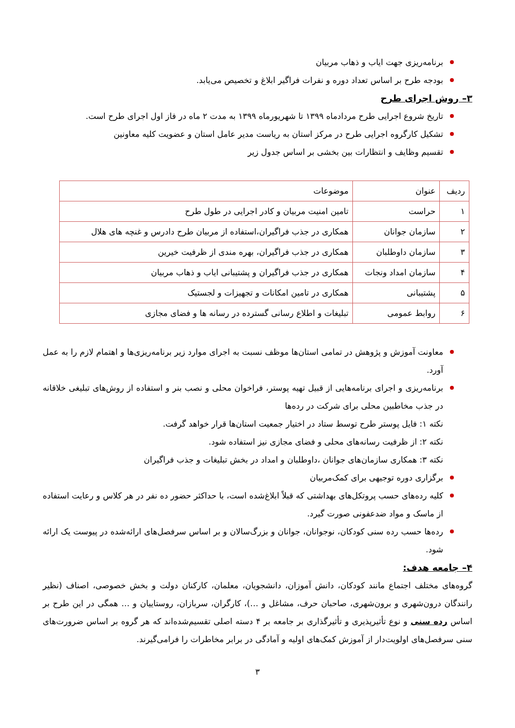برنامه‌ریزی جهت ایاب و ذهاب مربیان
بودجه طرح بر اساس تعداد دوره و نفرات فراگیر ابلاغ و تخصیص می‌یابد.
۳– روش اجرای طرح
تاریخ شروع اجرایی طرح مردادماه ۱۳۹۹ تا شهریورماه ۱۳۹۹ به مدت ۲ ماه در فاز اول اجرای طرح است.
تشکیل کارگروه اجرایی طرح در مرکز استان به ریاست مدیر عامل استان و عضویت کلیه معاونین
تقسیم وظایف و انتظارات بین بخشی بر اساس جدول زیر
| ردیف | عنوان | موضوعات |
| --- | --- | --- |
| ۱ | حراست | تامین امنیت مربیان و کادر اجرایی در طول طرح |
| ۲ | سازمان جوانان | همکاری در جذب فراگیران،استفاده از مربیان طرح دادرس و غنچه های هلال |
| ۳ | سازمان داوطلبان | همکاری در جذب فراگیران، بهره مندی از ظرفیت خیرین |
| ۴ | سازمان امداد ونجات | همکاری در جذب فراگیران و پشتیبانی ایاب و ذهاب مربیان |
| ۵ | پشتیبانی | همکاری در تامین امکانات و تجهیزات و لجستیک |
| ۶ | روابط عمومی | تبلیغات و اطلاع رسانی گسترده در رسانه ها و فضای مجازی |
معاونت آموزش و پژوهش در تمامی استان‌ها موظف نسبت به اجرای موارد زیر برنامه‌ریزی‌ها و اهتمام لازم را به عمل آورد.
برنامه‌ریزی و اجرای برنامه‌هایی از قبیل تهیه پوستر، فراخوان محلی و نصب بنر و استفاده از روش‌های تبلیغی خلاقانه در جذب مخاطبین محلی برای شرکت در رده‌ها
نکته ۱: فایل پوستر طرح توسط ستاد در اختیار جمعیت استان‌ها قرار خواهد گرفت.
نکته ۲: از ظرفیت رسانه‌های محلی و فضای مجازی نیز استفاده شود.
نکته ۳: همکاری سازمان‌های جوانان ،داوطلبان و امداد در بخش تبلیغات و جذب فراگیران
برگزاری دوره توجیهی برای کمک‌مربیان
کلیه رده‌های حسب پروتکل‌های بهداشتی که قبلاً ابلاغ‌شده است، با حداکثر حضور ده نفر در هر کلاس و رعایت استفاده از ماسک و مواد ضدعفونی صورت گیرد.
رده‌ها حسب رده سنی کودکان، نوجوانان، جوانان و بزرگ‌سالان و بر اساس سرفصل‌های ارائه‌شده در پیوست یک ارائه شود.
۴– جامعه هدف:
گروه‌های مختلف اجتماع مانند کودکان، دانش آموزان، دانشجویان، معلمان، کارکنان دولت و بخش خصوصی، اصناف (نظیر رانندگان درون‌شهری و برون‌شهری، صاحبان حرف، مشاغل و …)، کارگران، سربازان، روستاییان و … همگی در این طرح بر اساس رده سنی و نوع تأثیرپذیری و تأثیرگذاری بر جامعه بر ۴ دسته اصلی تقسیم‌شده‌اند که هر گروه بر اساس ضرورت‌های سنی سرفصل‌های اولویت‌دار از آموزش کمک‌های اولیه و آمادگی در برابر مخاطرات را فرامی‌گیرند.
۳